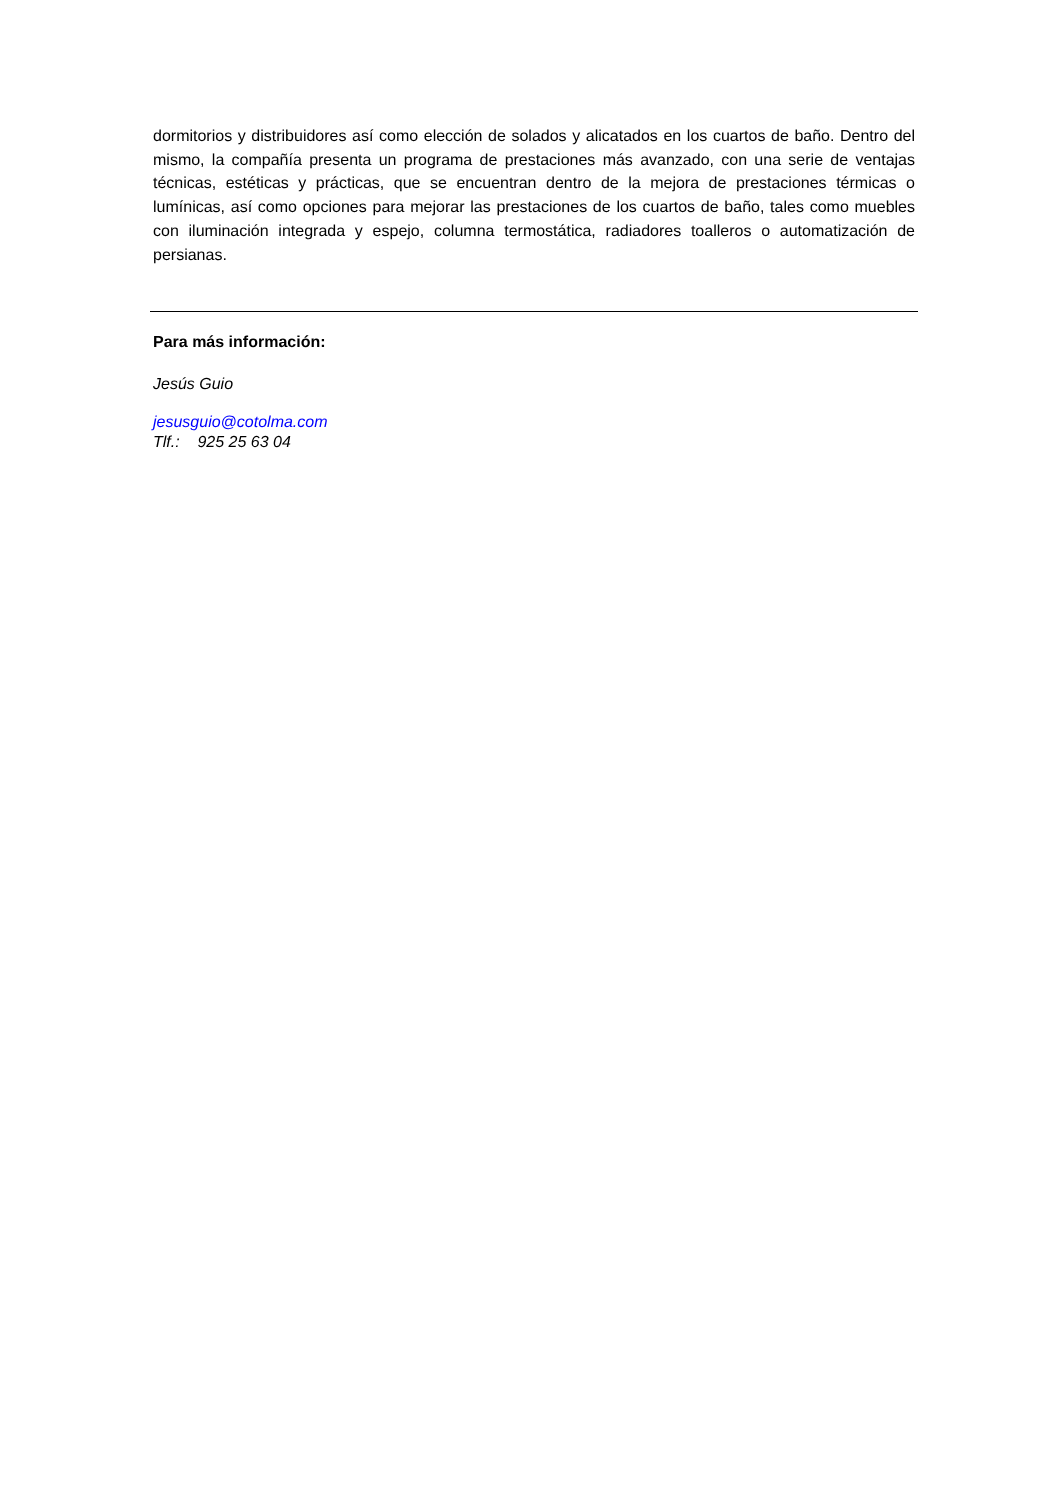dormitorios y distribuidores así como elección de solados y alicatados en los cuartos de baño. Dentro del mismo, la compañía presenta un programa de prestaciones más avanzado, con una serie de ventajas técnicas, estéticas y prácticas, que se encuentran dentro de la mejora de prestaciones térmicas o lumínicas, así como opciones para mejorar las prestaciones de los cuartos de baño, tales como muebles con iluminación integrada y espejo, columna termostática, radiadores toalleros o automatización de persianas.
Para más información:
Jesús Guio
jesusguio@cotolma.com
Tlf.: 925 25 63 04